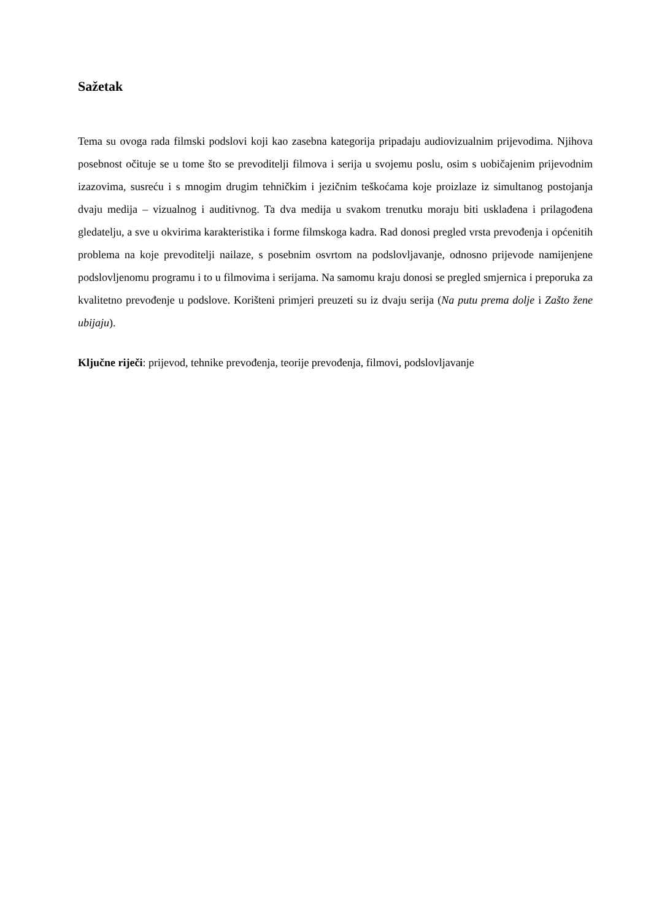Sažetak
Tema su ovoga rada filmski podslovi koji kao zasebna kategorija pripadaju audiovizualnim prijevodima. Njihova posebnost očituje se u tome što se prevoditelji filmova i serija u svojemu poslu, osim s uobičajenim prijevodnim izazovima, susreću i s mnogim drugim tehničkim i jezičnim teškoćama koje proizlaze iz simultanog postojanja dvaju medija – vizualnog i auditivnog. Ta dva medija u svakom trenutku moraju biti usklađena i prilagođena gledatelju, a sve u okvirima karakteristika i forme filmskoga kadra. Rad donosi pregled vrsta prevođenja i općenitih problema na koje prevoditelji nailaze, s posebnim osvrtom na podslovljavanje, odnosno prijevode namijenjene podslovljenomu programu i to u filmovima i serijama. Na samomu kraju donosi se pregled smjernica i preporuka za kvalitetno prevođenje u podslove. Korišteni primjeri preuzeti su iz dvaju serija (Na putu prema dolje i Zašto žene ubijaju).
Ključne riječi: prijevod, tehnike prevođenja, teorije prevođenja, filmovi, podslovljavanje